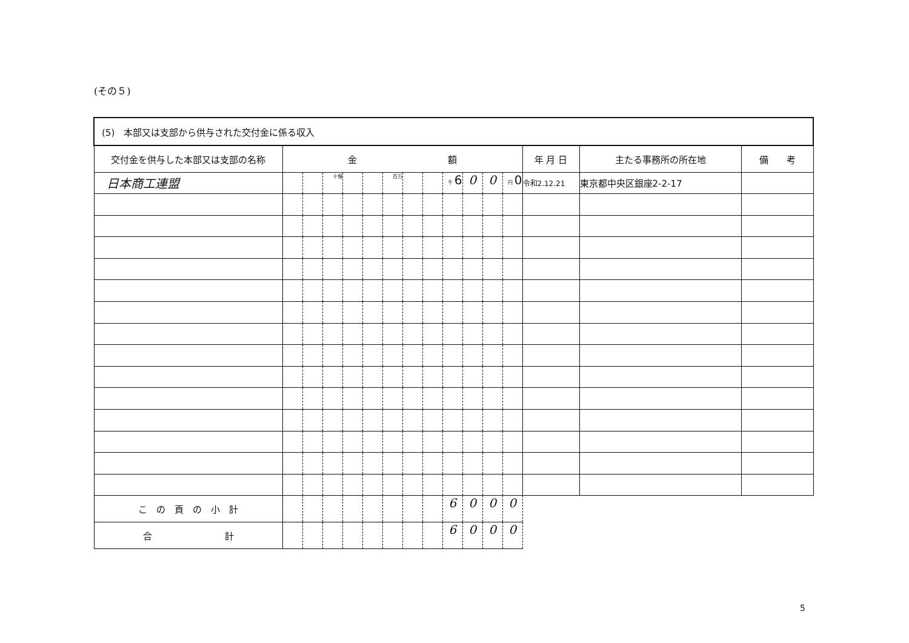(その５)
| (5) 本部又は支部から供与された交付金に係る収入 | | | | | | | | | | | | | | | |
| 交付金を供与した本部又は支部の名称 | 金 額 | | | | | | | | | | | | 年 月 日 | 主たる事務所の所在地 | 備 考 |
| 日本商工連盟 | | | 十億 | | | 百万 | | | 千 6 | 0 | 0 | 円 0 | 令和2.12.21 | 東京都中央区銀座2-2-17 | |
| こ の 頁 の 小 計 | | | | | | | | | 6 | 0 | 0 | 0 | | | |
| 合 計 | | | | | | | | | 6 | 0 | 0 | 0 | | | |
5